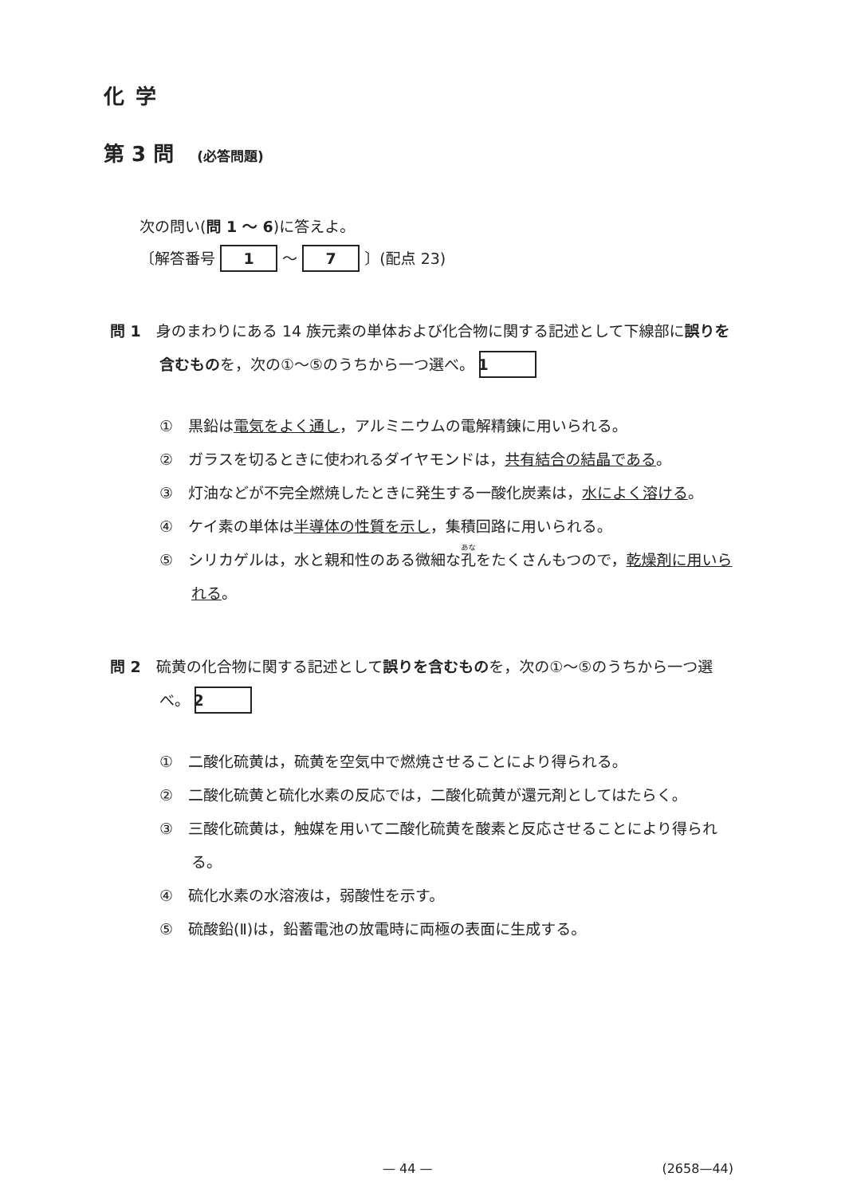化学
第 3 問 (必答問題)
次の問い(問 1 ～ 6)に答えよ。
〔解答番号 1 ～ 7 〕(配点 23)
問 1　身のまわりにある 14 族元素の単体および化合物に関する記述として下線部に誤りを含むものを，次の①～⑤のうちから一つ選べ。 1
①　黒鉛は電気をよく通し，アルミニウムの電解精錬に用いられる。
②　ガラスを切るときに使われるダイヤモンドは，共有結合の結晶である。
③　灯油などが不完全燃焼したときに発生する一酸化炭素は，水によく溶ける。
④　ケイ素の単体は半導体の性質を示し，集積回路に用いられる。
⑤　シリカゲルは，水と親和性のある微細な孔をたくさんもつので，乾燥剤に用いられる。
問 2　硫黄の化合物に関する記述として誤りを含むものを，次の①～⑤のうちから一つ選べ。 2
①　二酸化硫黄は，硫黄を空気中で燃焼させることにより得られる。
②　二酸化硫黄と硫化水素の反応では，二酸化硫黄が還元剤としてはたらく。
③　三酸化硫黄は，触媒を用いて二酸化硫黄を酸素と反応させることにより得られる。
④　硫化水素の水溶液は，弱酸性を示す。
⑤　硫酸鉛(Ⅱ)は，鉛蓄電池の放電時に両極の表面に生成する。
— 44 — (2658—44)